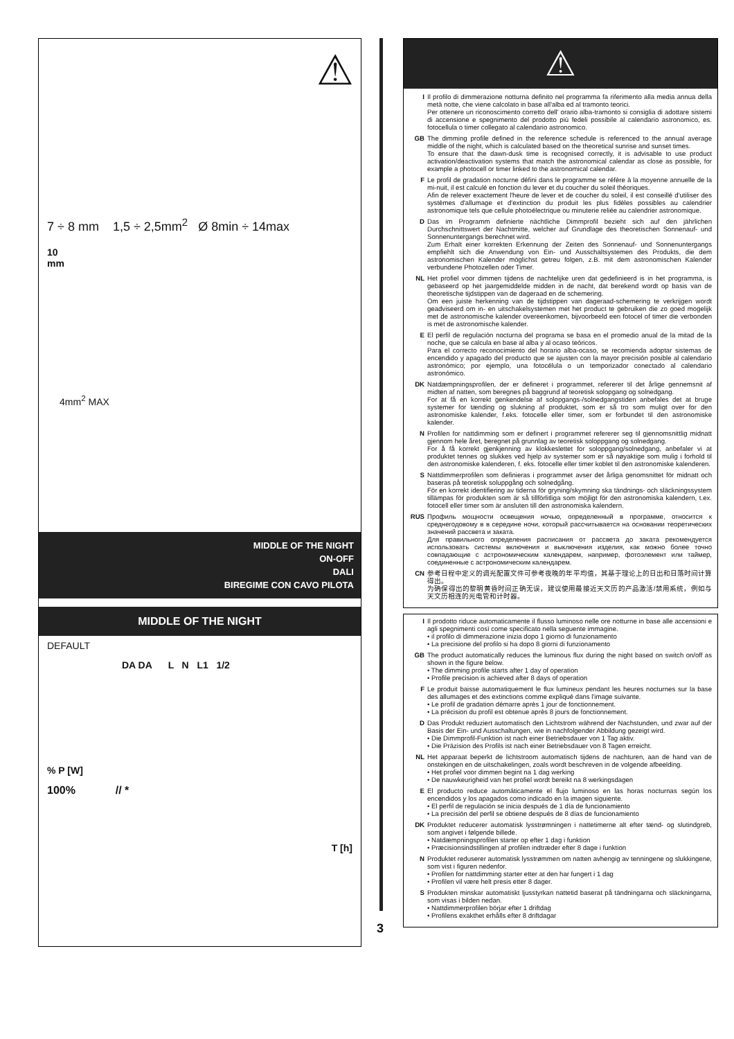⚠
7 ÷ 8 mm 1,5 ÷ 2,5mm<sup>2</sup> Ø 8min ÷ 14max
10
mm
4mm<sup>2</sup> MAX
MIDDLE OF THE NIGHT
ON-OFF
DALI
BIREGIME CON CAVO PILOTA
MIDDLE OF THE NIGHT
DEFAULT
DA DA L N L1 1/2
% P [W]
100% // *
T [h]
3
⚠
I Il profilo di dimmerazione notturna definito nel programma fa riferimento alla media annua della metà notte, che viene calcolato in base all'alba ed al tramonto teorici.
Per ottenere un riconoscimento corretto dell' orario alba-tramonto si consiglia di adottare sistemi di accensione e spegnimento del prodotto più fedeli possibile al calendario astronomico, es. fotocellula o timer collegato al calendario astronomico.
GB The dimming profile defined in the reference schedule is referenced to the annual average middle of the night, which is calculated based on the theoretical sunrise and sunset times.
To ensure that the dawn-dusk time is recognised correctly, it is advisable to use product activation/deactivation systems that match the astronomical calendar as close as possible, for example a photocell or timer linked to the astronomical calendar.
F Le profil de gradation nocturne défini dans le programme se réfère à la moyenne annuelle de la mi-nuit, il est calculé en fonction du lever et du coucher du soleil théoriques.
Afin de relever exactement l'heure de lever et de coucher du soleil, il est conseillé d'utiliser des systèmes d'allumage et d'extinction du produit les plus fidèles possibles au calendrier astronomique tels que cellule photoélectrique ou minuterie reliée au calendrier astronomique.
D Das im Programm definierte nächtliche Dimmprofil bezieht sich auf den jährlichen Durchschnittswert der Nachtmitte, welcher auf Grundlage des theoretischen Sonnenauf- und Sonnenuntergangs berechnet wird.
Zum Erhalt einer korrekten Erkennung der Zeiten des Sonnenauf- und Sonnenuntergangs empfiehlt sich die Anwendung von Ein- und Ausschaltsystemen des Produkts, die dem astronomischen Kalender möglichst getreu folgen, z.B. mit dem astronomischen Kalender verbundene Photozellen oder Timer.
NL Het profiel voor dimmen tijdens de nachtelijke uren dat gedefinieerd is in het programma, is gebaseerd op het jaargemiddelde midden in de nacht, dat berekend wordt op basis van de theoretische tijdstippen van de dageraad en de schemering.
Om een juiste herkenning van de tijdstippen van dageraad-schemering te verkrijgen wordt geadviseerd om in- en uitschakelsystemen met het product te gebruiken die zo goed mogelijk met de astronomische kalender overeenkomen, bijvoorbeeld een fotocel of timer die verbonden is met de astronomische kalender.
E El perfil de regulación nocturna del programa se basa en el promedio anual de la mitad de la noche, que se calcula en base al alba y al ocaso teóricos.
Para el correcto reconocimiento del horario alba-ocaso, se recomienda adoptar sistemas de encendido y apagado del producto que se ajusten con la mayor precisión posible al calendario astronómico; por ejemplo, una fotocélula o un temporizador conectado al calendario astronómico.
DK Natdæmpningsprofilen, der er defineret i programmet, refererer til det årlige gennemsnit af midten af natten, som beregnes på baggrund af teoretisk solopgang og solnedgang.
For at få en korrekt genkendelse af solopgangs-/solnedgangstiden anbefales det at bruge systemer for tænding og slukning af produktet, som er så tro som muligt over for den astronomiske kalender, f.eks. fotocelle eller timer, som er forbundet til den astronomiske kalender.
N Profilen for nattdimming som er definert i programmet refererer seg til gjennomsnittlig midnatt gjennom hele året, beregnet på grunnlag av teoretisk soloppgang og solnedgang.
For å få korrekt gjenkjenning av klokkeslettet for soloppgang/solnedgang, anbefaler vi at produktet tennes og slukkes ved hjelp av systemer som er så nøyaktige som mulig i forhold til den astronomiske kalenderen, f. eks. fotocelle eller timer koblet til den astronomiske kalenderen.
S Nattdimmerprofilen som definieras i programmet avser det årliga genomsnittet för midnatt och baseras på teoretisk soluppgång och solnedgång.
För en korrekt identifiering av tiderna för gryning/skymning ska tändnings- och släckningssystem tillämpas för produkten som är så tillförlitliga som möjligt för den astronomiska kalendern, t.ex. fotocell eller timer som är ansluten till den astronomiska kalendern.
RUS Профиль мощности освещения ночью, определенный в программе, относится к среднегодовому в в середине ночи, который рассчитывается на основании теоретических значений рассвета и заката.
Для правильного определения расписания от рассвета до заката рекомендуется использовать системы включения и выключения изделия, как можно более точно совпадающие с астрономическим календарем, например, фотоэлемент или таймер, соединенные с астрономическим календарем.
CN 参考日程中定义的调光配置文件可参考夜晚的年平均值，其基于理论上的日出和日落时间计算得出。
为确保得出的黎明黄昏时间正确无误，建议使用最接近天文历的产品激活/禁用系统，例如与天文历相连的光电管和计时器。
I Il prodotto riduce automaticamente il flusso luminoso nelle ore notturne in base alle accensioni e agli spegnimenti così come specificato nella seguente immagine.
• il profilo di dimmerazione inizia dopo 1 giorno di funzionamento
• La precisione del profilo si ha dopo 8 giorni di funzionamento
GB The product automatically reduces the luminous flux during the night based on switch on/off as shown in the figure below.
• The dimming profile starts after 1 day of operation
• Profile precision is achieved after 8 days of operation
F Le produit baisse automatiquement le flux lumineux pendant les heures nocturnes sur la base des allumages et des extinctions comme expliqué dans l'image suivante.
• Le profil de gradation démarre après 1 jour de fonctionnement.
• La précision du profil est obtenue après 8 jours de fonctionnement.
D Das Produkt reduziert automatisch den Lichtstrom während der Nachstunden, und zwar auf der Basis der Ein- und Ausschaltungen, wie in nachfolgender Abbildung gezeigt wird.
• Die Dimmprofil-Funktion ist nach einer Betriebsdauer von 1 Tag aktiv.
• Die Präzision des Profils ist nach einer Betriebsdauer von 8 Tagen erreicht.
NL Het apparaat beperkt de lichtstroom automatisch tijdens de nachturen, aan de hand van de onstekingen en de uitschakelingen, zoals wordt beschreven in de volgende afbeelding.
• Het profiel voor dimmen begint na 1 dag werking
• De nauwkeurigheid van het profiel wordt bereikt na 8 werkingsdagen
E El producto reduce automáticamente el flujo luminoso en las horas nocturnas según los encendidos y los apagados como indicado en la imagen siguiente.
• El perfil de regulación se inicia después de 1 día de funcionamiento
• La precisión del perfil se obtiene después de 8 días de funcionamiento
DK Produktet reducerer automatisk lysstrømningen i nattetimerne alt efter tænd- og slutindgreb, som angivet i følgende billede.
• Natdæmpningsprofilen starter op efter 1 dag i funktion
• Præcisionsindstillingen af profilen indtræder efter 8 dage i funktion
N Produktet reduserer automatisk lysstrømmen om natten avhengig av tenningene og slukkingene, som vist i figuren nedenfor.
• Profilen for nattdimming starter etter at den har fungert i 1 dag
• Profilen vil være helt presis etter 8 dager.
S Produkten minskar automatiskt ljusstyrkan nattetid baserat på tändningarna och släckningarna, som visas i bilden nedan.
• Nattdimmerprofilen börjar efter 1 driftdag
• Profilens exakthet erhålls efter 8 driftdagar